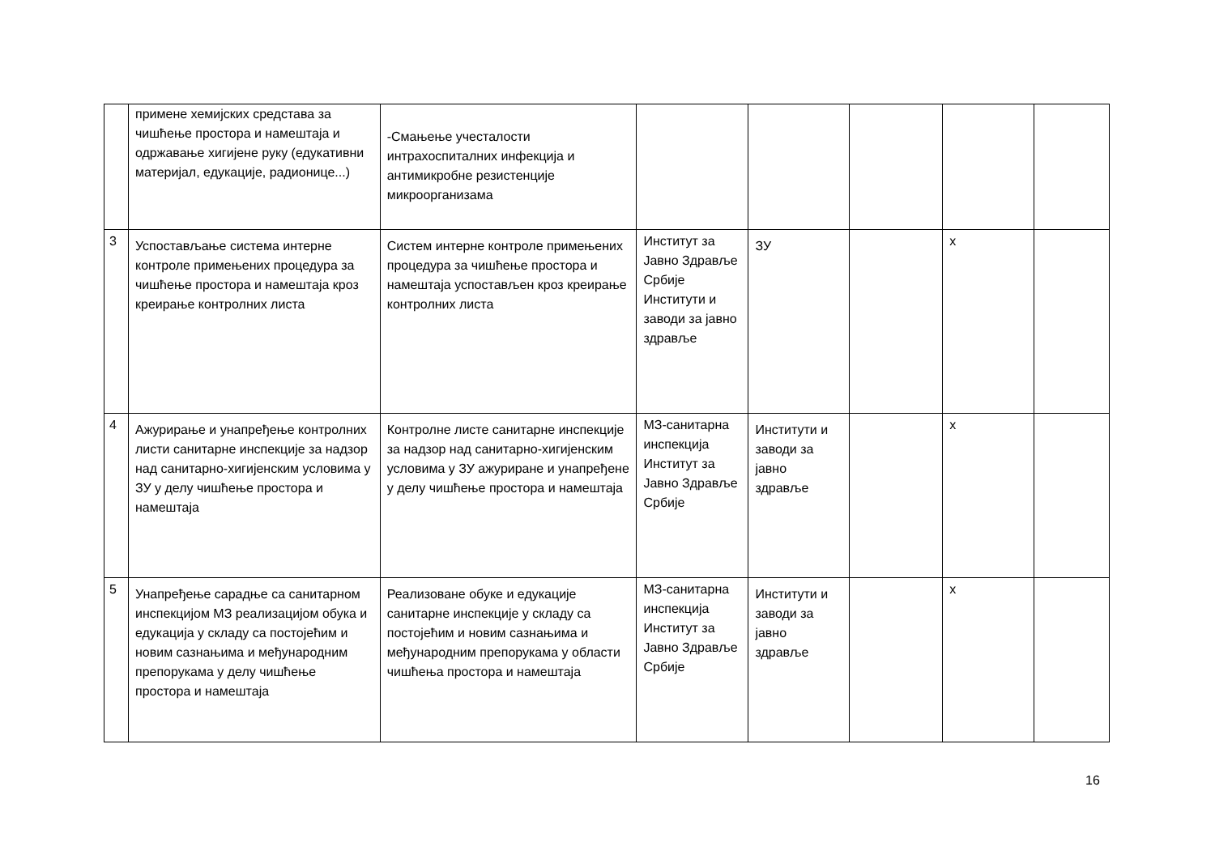| | примене хемијских средстава за чишћење простора и намештаја и одржавање хигијене руку (едукативни материјал, едукације, радионице...) | -Смањење учесталости интрахоспиталних инфекција и антимикробне резистенције микроорганизама | | | | | |
| 3 | Успостављање система интерне контроле примењених процедура за чишћење простора и намештаја кроз креирање контролних листа | Систем интерне контроле примењених процедура за чишћење простора и намештаја успостављен кроз креирање контролних листа | Институт за Јавно Здравље Србије Институти и заводи за јавно здравље | ЗУ | | x | |
| 4 | Ажурирање и унапређење контролних листи санитарне инспекције за надзор над санитарно-хигијенским условима у ЗУ у делу чишћење простора и намештаја | Контролне листе санитарне инспекције за надзор над санитарно-хигијенским условима у ЗУ ажуриране и унапређене у делу чишћење простора и намештаја | МЗ-санитарна инспекција Институт за Јавно Здравље Србије | Институти и заводи за јавно здравље | | x | |
| 5 | Унапређење сарадње са санитарном инспекцијом МЗ реализацијом обука и едукација у складу са постојећим и новим сазнањима и међународним препорукама у делу чишћење простора и намештаја | Реализоване обуке и едукације санитарне инспекције у складу са постојећим и новим сазнањима и међународним препорукама у области чишћења простора и намештаја | МЗ-санитарна инспекција Институт за Јавно Здравље Србије | Институти и заводи за јавно здравље | | x | |
16